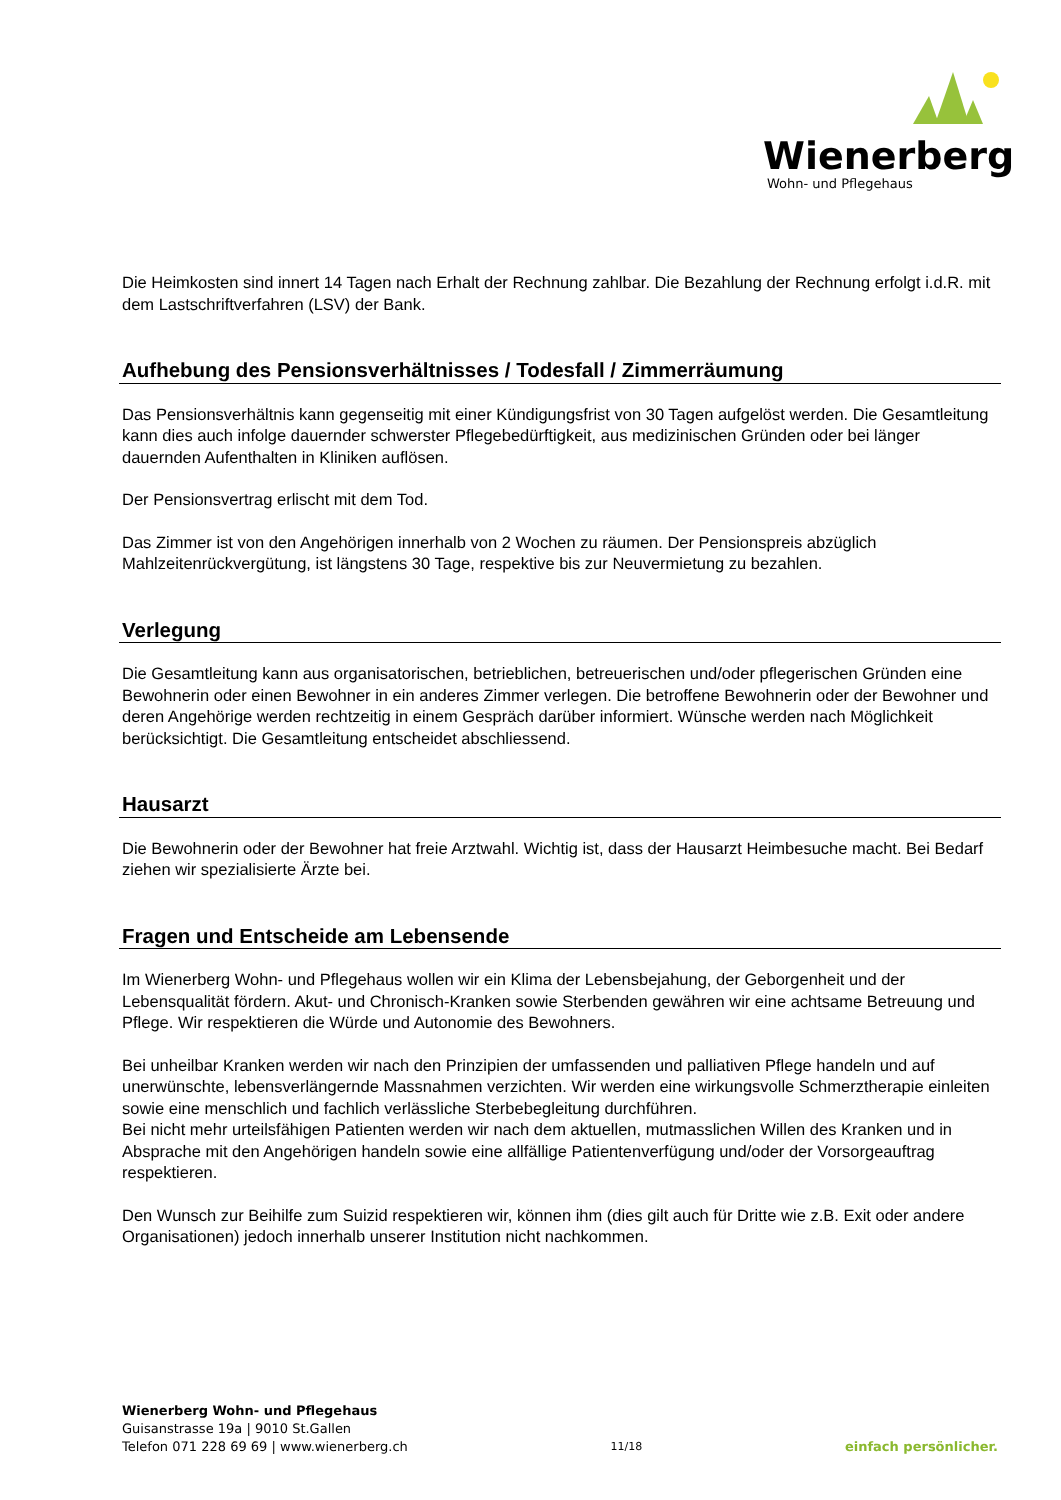Wienerberg
Wohn- und Pflegehaus
Die Heimkosten sind innert 14 Tagen nach Erhalt der Rechnung zahlbar. Die Bezahlung der Rechnung erfolgt i.d.R. mit dem Lastschriftverfahren (LSV) der Bank.
Aufhebung des Pensionsverhältnisses / Todesfall / Zimmerräumung
Das Pensionsverhältnis kann gegenseitig mit einer Kündigungsfrist von 30 Tagen aufgelöst werden. Die Gesamtleitung kann dies auch infolge dauernder schwerster Pflegebedürftigkeit, aus medizinischen Gründen oder bei länger dauernden Aufenthalten in Kliniken auflösen.
Der Pensionsvertrag erlischt mit dem Tod.
Das Zimmer ist von den Angehörigen innerhalb von 2 Wochen zu räumen. Der Pensionspreis abzüglich Mahlzeitenrückvergütung, ist längstens 30 Tage, respektive bis zur Neuvermietung zu bezahlen.
Verlegung
Die Gesamtleitung kann aus organisatorischen, betrieblichen, betreuerischen und/oder pflegerischen Gründen eine Bewohnerin oder einen Bewohner in ein anderes Zimmer verlegen. Die betroffene Bewohnerin oder der Bewohner und deren Angehörige werden rechtzeitig in einem Gespräch darüber informiert. Wünsche werden nach Möglichkeit berücksichtigt. Die Gesamtleitung entscheidet abschliessend.
Hausarzt
Die Bewohnerin oder der Bewohner hat freie Arztwahl. Wichtig ist, dass der Hausarzt Heimbesuche macht. Bei Bedarf ziehen wir spezialisierte Ärzte bei.
Fragen und Entscheide am Lebensende
Im Wienerberg Wohn- und Pflegehaus wollen wir ein Klima der Lebensbejahung, der Geborgenheit und der Lebensqualität fördern. Akut- und Chronisch-Kranken sowie Sterbenden gewähren wir eine achtsame Betreuung und Pflege. Wir respektieren die Würde und Autonomie des Bewohners.
Bei unheilbar Kranken werden wir nach den Prinzipien der umfassenden und palliativen Pflege handeln und auf unerwünschte, lebensverlängernde Massnahmen verzichten. Wir werden eine wirkungsvolle Schmerztherapie einleiten sowie eine menschlich und fachlich verlässliche Sterbebegleitung durchführen.
Bei nicht mehr urteilsfähigen Patienten werden wir nach dem aktuellen, mutmasslichen Willen des Kranken und in Absprache mit den Angehörigen handeln sowie eine allfällige Patientenverfügung und/oder der Vorsorgeauftrag respektieren.
Den Wunsch zur Beihilfe zum Suizid respektieren wir, können ihm (dies gilt auch für Dritte wie z.B. Exit oder andere Organisationen) jedoch innerhalb unserer Institution nicht nachkommen.
Wienerberg Wohn- und Pflegehaus
Guisanstrasse 19a | 9010 St.Gallen
Telefon 071 228 69 69 | www.wienerberg.ch
11/18
einfach persönlicher.